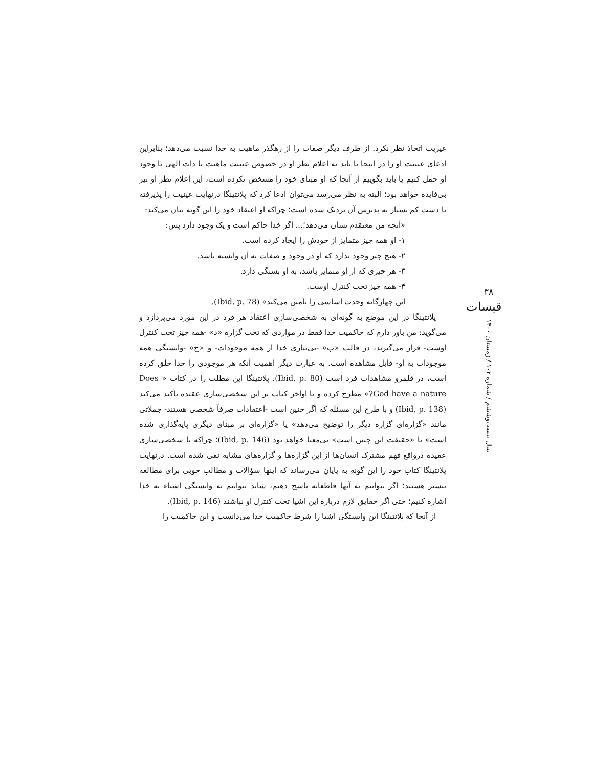غیریت اتخاذ نظر نکرد. از طرف دیگر صفات را از رهگذر ماهیت به خدا نسبت می‌دهد؛ بنابراین ادعای عینیت او را در اینجا یا باید به اعلام نظر او در خصوص عینیت ماهیت یا ذات الهی با وجود او حمل کنیم یا باید بگوییم از آنجا که او مبنای خود را مشخص نکرده است، این اعلام نظر او نیز بی‌فایده خواهد بود؛ البته به نظر می‌رسد می‌توان ادعا کرد که پلانتینگا درنهایت عینیت را پذیرفته یا دست کم بسیار به پذیرش آن نزدیک شده است؛ چراکه او اعتقاد خود را این گونه بیان می‌کند:
«آنچه من معتقدم نشان می‌دهد؛... اگر خدا حاکم است و یک وجود دارد پس:
۱- او همه چیز متمایز از خودش را ایجاد کرده است.
۲- هیچ چیز وجود ندارد که او در وجود و صفات به آن وابسته باشد.
۳- هر چیزی که از او متمایز باشد، به او بستگی دارد.
۴- همه چیز تحت کنترل اوست.
این چهارگانه وحدت اساسی را تأمین می‌کند» (Ibid, p. 78).
پلانتینگا در این موضع به گونه‌ای به شخصی‌سازی اعتقاد هر فرد در این مورد می‌پردازد و می‌گوید: من باور دارم که حاکمیت خدا فقط در مواردی که تحت گزاره «د» -همه چیز تحت کنترل اوست- قرار می‌گیرند، در قالب «ب» -بی‌نیازی خدا از همه موجودات- و «ج» -وابستگی همه موجودات به او- قابل مشاهده است. به عبارت دیگر اهمیت آنکه هر موجودی را خدا خلق کرده است، در قلمرو مشاهدات فرد است (Ibid, p. 80). پلانتینگا این مطلب را در کتاب « Does God have a nature?» مطرح کرده و تا اواخر کتاب بر این شخصی‌سازی عقیده تأکید می‌کند (Ibid, p. 138) و با طرح این مسئله که اگر چنین است -اعتقادات صرفاً شخصی هستند- جملاتی مانند «گزاره‌ای گزاره دیگر را توضیح می‌دهد» یا «گزاره‌ای بر مبنای دیگری پایه‌گذاری شده است» یا «حقیقت این چنین است» بی‌معنا خواهد بود (Ibid, p. 146)؛ چراکه با شخصی‌سازی عقیده درواقع فهم مشترک انسان‌ها از این گزاره‌ها و گزاره‌های مشابه نفی شده است. درنهایت پلانتینگا کتاب خود را این گونه به پایان می‌رساند که اینها سؤالات و مطالب خوبی برای مطالعه بیشتر هستند؛ اگر بتوانیم به آنها قاطعانه پاسخ دهیم، شاید بتوانیم به وابستگی اشیاء به خدا اشاره کنیم؛ حتی اگر حقایق لازم درباره این اشیا تحت کنترل او نباشند (Ibid, p. 146).
از آنجا که پلانتینگا این وابستگی اشیا را شرط حاکمیت خدا می‌دانست و این حاکمیت را
۳۸
قبسات
سال بیست‌وششم / شماره ۱۰۲ / زمستان ۱۴۰۰